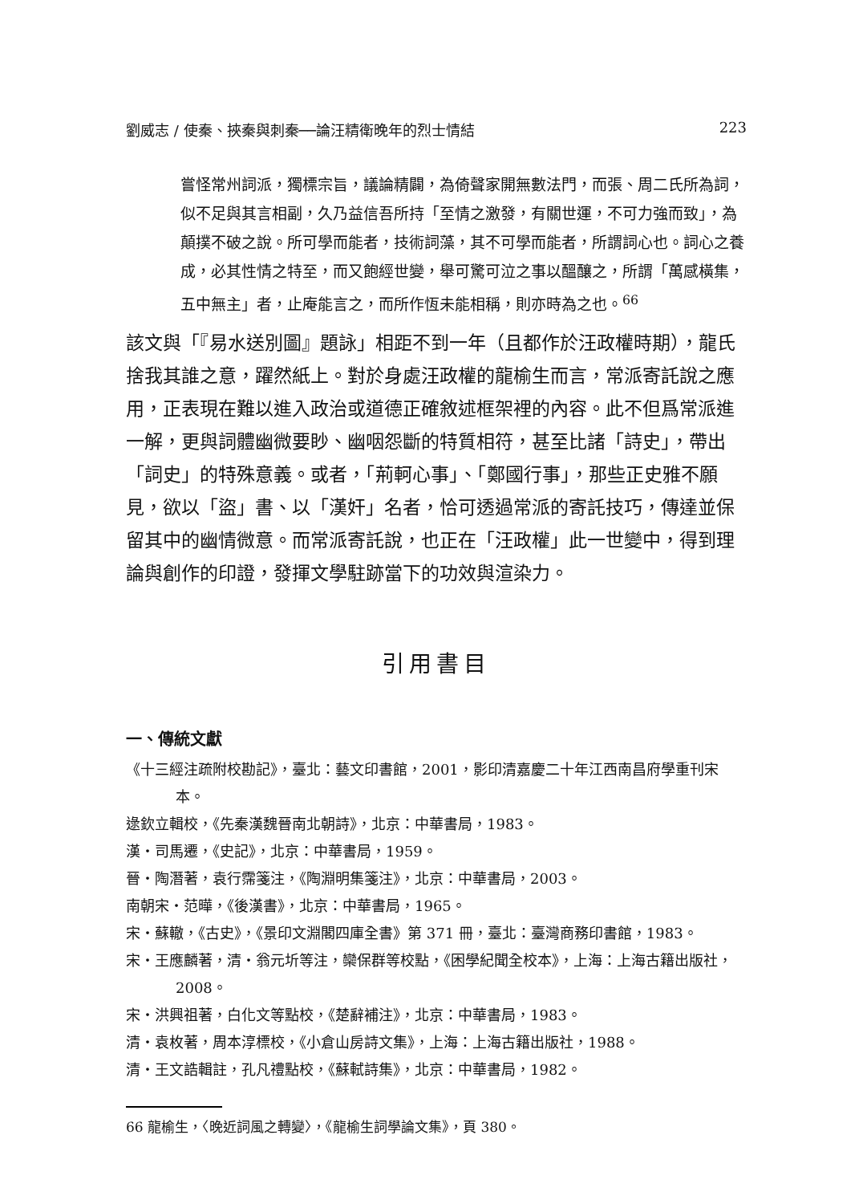劉威志 / 使秦、挾秦與刺秦──論汪精衛晚年的烈士情結 223
嘗怪常州詞派，獨標宗旨，議論精闢，為倚聲家開無數法門，而張、周二氏所為詞，似不足與其言相副，久乃益信吾所持「至情之激發，有關世運，不可力強而致」，為顛撲不破之說。所可學而能者，技術詞藻，其不可學而能者，所謂詞心也。詞心之養成，必其性情之特至，而又飽經世變，舉可驚可泣之事以醞釀之，所謂「萬感橫集，五中無主」者，止庵能言之，而所作恆未能相稱，則亦時為之也。<sup>66</sup>
該文與「『易水送別圖』題詠」相距不到一年（且都作於汪政權時期），龍氏捨我其誰之意，躍然紙上。對於身處汪政權的龍榆生而言，常派寄託說之應用，正表現在難以進入政治或道德正確敘述框架裡的內容。此不但爲常派進一解，更與詞體幽微要眇、幽咽怨斷的特質相符，甚至比諸「詩史」，帶出「詞史」的特殊意義。或者，「荊軻心事」、「鄭國行事」，那些正史雅不願見，欲以「盜」書、以「漢奸」名者，恰可透過常派的寄託技巧，傳達並保留其中的幽情微意。而常派寄託說，也正在「汪政權」此一世變中，得到理論與創作的印證，發揮文學駐跡當下的功效與渲染力。
引用書目
一、傳統文獻
《十三經注疏附校勘記》，臺北：藝文印書館，2001，影印清嘉慶二十年江西南昌府學重刊宋本。
逯欽立輯校，《先秦漢魏晉南北朝詩》，北京：中華書局，1983。
漢・司馬遷，《史記》，北京：中華書局，1959。
晉・陶潛著，袁行霈箋注，《陶淵明集箋注》，北京：中華書局，2003。
南朝宋・范曄，《後漢書》，北京：中華書局，1965。
宋・蘇轍，《古史》，《景印文淵閣四庫全書》第 371 冊，臺北：臺灣商務印書館，1983。
宋・王應麟著，清・翁元圻等注，欒保群等校點，《困學紀聞全校本》，上海：上海古籍出版社，2008。
宋・洪興祖著，白化文等點校，《楚辭補注》，北京：中華書局，1983。
清・袁枚著，周本淳標校，《小倉山房詩文集》，上海：上海古籍出版社，1988。
清・王文誥輯註，孔凡禮點校，《蘇軾詩集》，北京：中華書局，1982。
66 龍榆生，〈晚近詞風之轉變〉，《龍榆生詞學論文集》，頁 380。